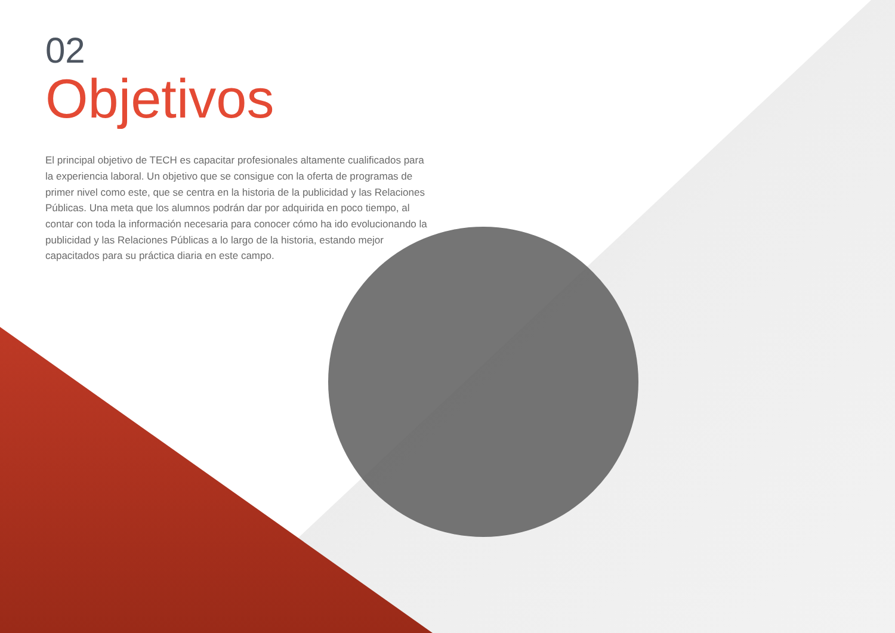02
Objetivos
El principal objetivo de TECH es capacitar profesionales altamente cualificados para la experiencia laboral. Un objetivo que se consigue con la oferta de programas de primer nivel como este, que se centra en la historia de la publicidad y las Relaciones Públicas. Una meta que los alumnos podrán dar por adquirida en poco tiempo, al contar con toda la información necesaria para conocer cómo ha ido evolucionando la publicidad y las Relaciones Públicas a lo largo de la historia, estando mejor capacitados para su práctica diaria en este campo.